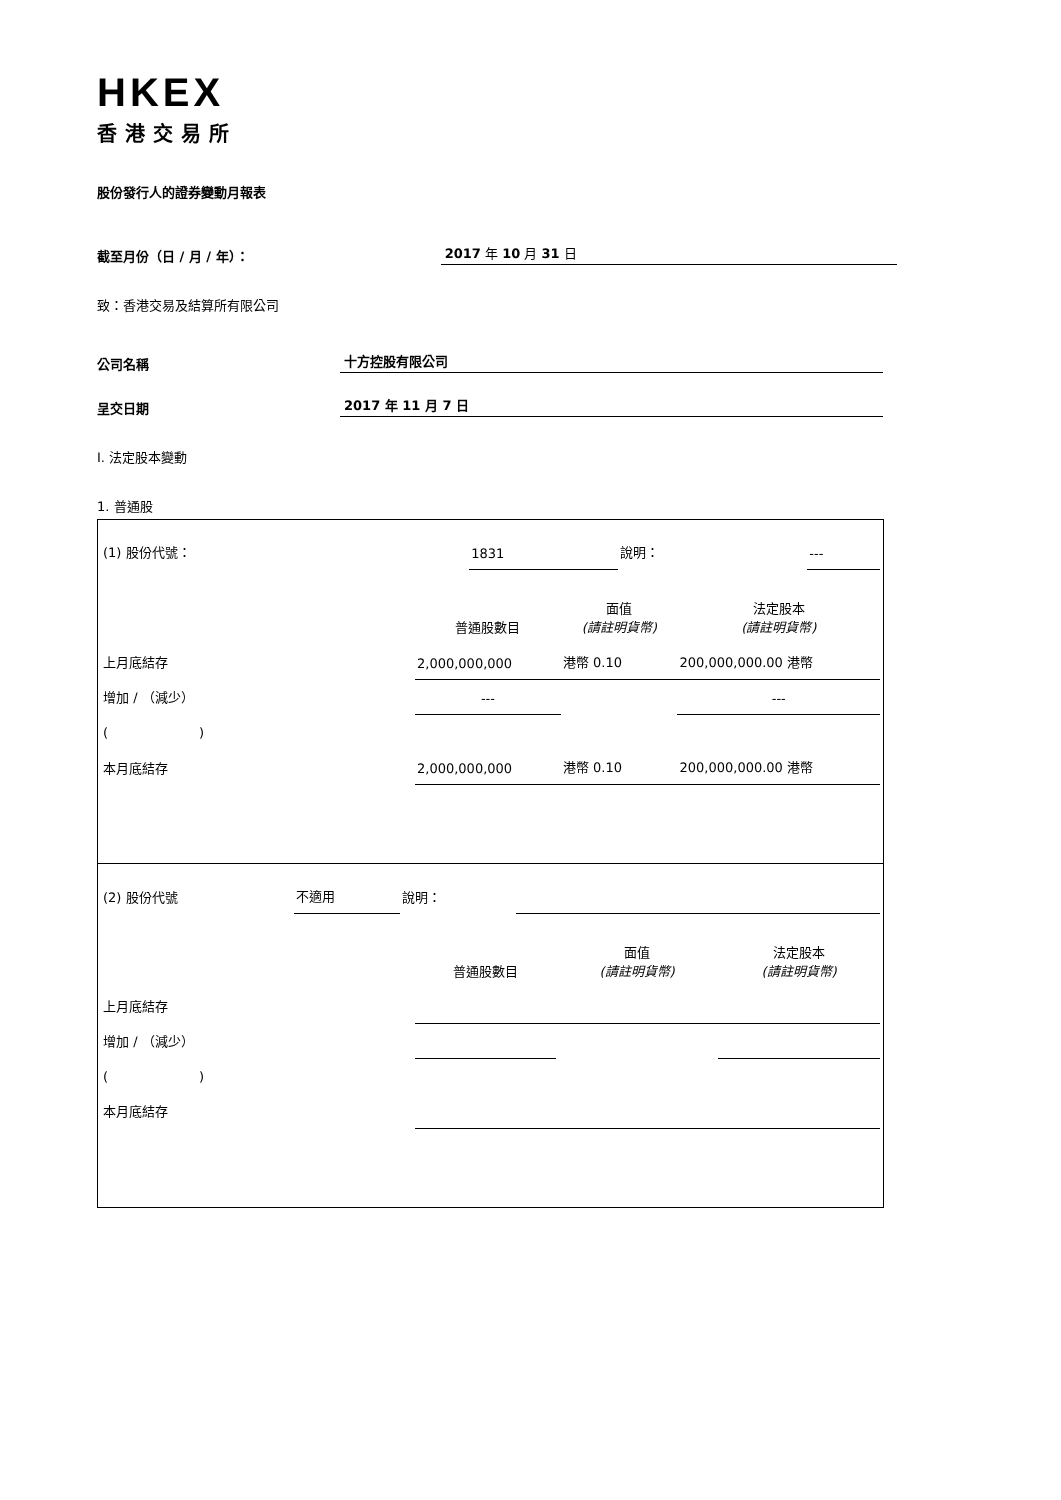HKEX
香港交易所
股份發行人的證券變動月報表
截至月份（日 / 月 / 年）： 2017 年 10 月 31 日
致：香港交易及結算所有限公司
公司名稱 十方控股有限公司
呈交日期 2017 年 11 月 7 日
I. 法定股本變動
1. 普通股
| (1) 股份代號： | 1831 | 說明： | | --- |
| | 普通股數目 | 面值 (請註明貨幣) | 法定股本 (請註明貨幣) |
| 上月底結存 | 2,000,000,000 | 港幣 0.10 | 200,000,000.00 港幣 |
| 增加 / （減少） | --- | | --- |
| ( ) | | | |
| 本月底結存 | 2,000,000,000 | 港幣 0.10 | 200,000,000.00 港幣 |
| (2) 股份代號 | 不適用 | 說明： | | |
| | 普通股數目 | 面值 (請註明貨幣) | 法定股本 (請註明貨幣) |
| 上月底結存 | | | |
| 增加 / （減少） | | | |
| ( ) | | | |
| 本月底結存 | | | |